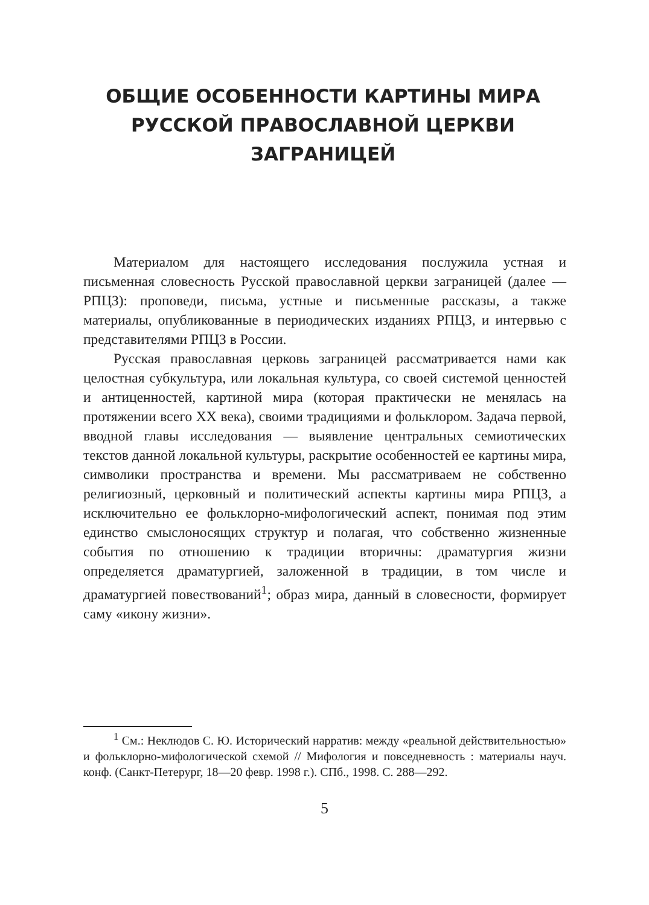ОБЩИЕ ОСОБЕННОСТИ КАРТИНЫ МИРА
РУССКОЙ ПРАВОСЛАВНОЙ ЦЕРКВИ
ЗАГРАНИЦЕЙ
Материалом для настоящего исследования послужила устная и письменная словесность Русской православной церкви заграницей (далее — РПЦЗ): проповеди, письма, устные и письменные рассказы, а также материалы, опубликованные в периодических изданиях РПЦЗ, и интервью с представителями РПЦЗ в России.
Русская православная церковь заграницей рассматривается нами как целостная субкультура, или локальная культура, со своей системой ценностей и антиценностей, картиной мира (которая практически не менялась на протяжении всего XX века), своими традициями и фольклором. Задача первой, вводной главы исследования — выявление центральных семиотических текстов данной локальной культуры, раскрытие особенностей ее картины мира, символики пространства и времени. Мы рассматриваем не собственно религиозный, церковный и политический аспекты картины мира РПЦЗ, а исключительно ее фольклорно-мифологический аспект, понимая под этим единство смыслоносящих структур и полагая, что собственно жизненные события по отношению к традиции вторичны: драматургия жизни определяется драматургией, заложенной в традиции, в том числе и драматургией повествований<sup>1</sup>; образ мира, данный в словесности, формирует саму «икону жизни».
<sup>1</sup> См.: Неклюдов С. Ю. Исторический нарратив: между «реальной действительностью» и фольклорно-мифологической схемой // Мифология и повседневность : материалы науч. конф. (Санкт-Петерург, 18—20 февр. 1998 г.). СПб., 1998. С. 288—292.
5